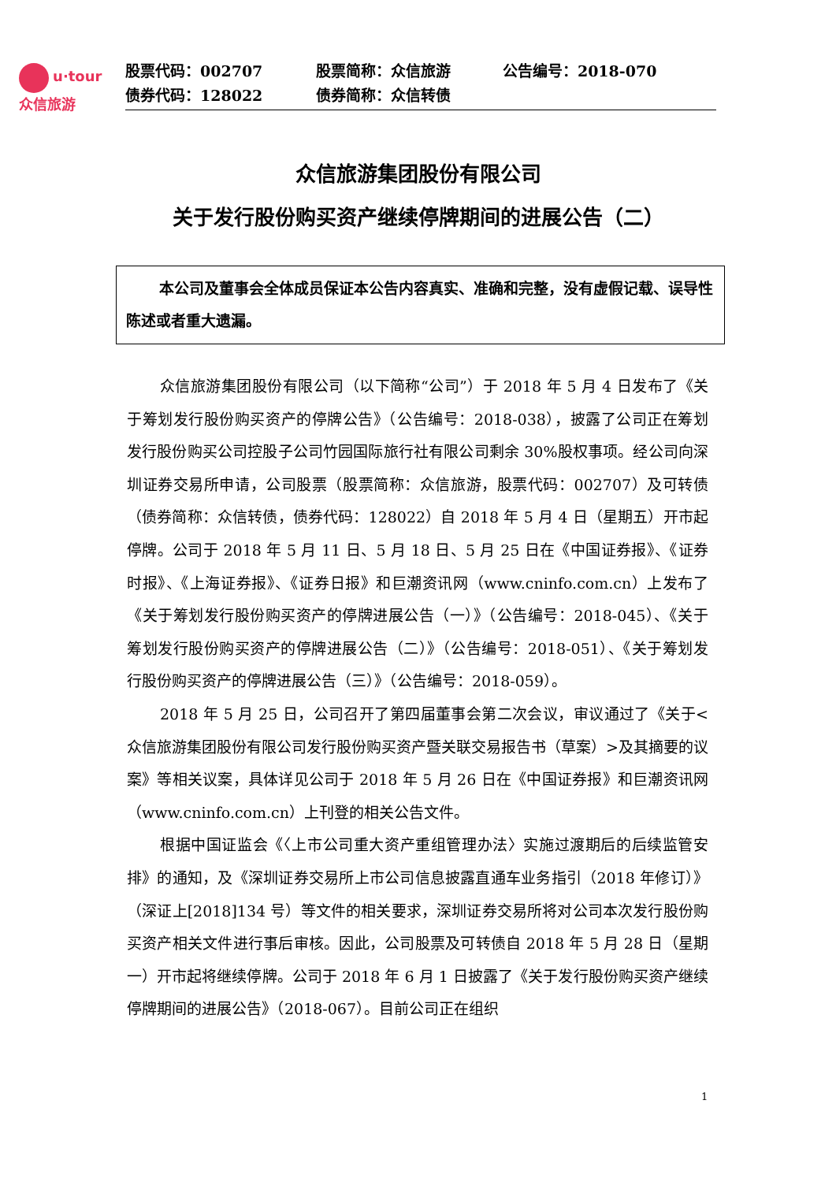u·tour
众信旅游
| 股票代码：002707 | 股票简称：众信旅游 | 公告编号：2018-070 |
| 债券代码：128022 | 债券简称：众信转债 | |
众信旅游集团股份有限公司
关于发行股份购买资产继续停牌期间的进展公告（二）
本公司及董事会全体成员保证本公告内容真实、准确和完整，没有虚假记载、误导性陈述或者重大遗漏。
众信旅游集团股份有限公司（以下简称“公司”）于 2018 年 5 月 4 日发布了《关于筹划发行股份购买资产的停牌公告》（公告编号：2018-038），披露了公司正在筹划发行股份购买公司控股子公司竹园国际旅行社有限公司剩余 30%股权事项。经公司向深圳证券交易所申请，公司股票（股票简称：众信旅游，股票代码：002707）及可转债（债券简称：众信转债，债券代码：128022）自 2018 年 5 月 4 日（星期五）开市起停牌。公司于 2018 年 5 月 11 日、5 月 18 日、5 月 25 日在《中国证券报》、《证券时报》、《上海证券报》、《证券日报》和巨潮资讯网（www.cninfo.com.cn）上发布了《关于筹划发行股份购买资产的停牌进展公告（一）》（公告编号：2018-045）、《关于筹划发行股份购买资产的停牌进展公告（二）》（公告编号：2018-051）、《关于筹划发行股份购买资产的停牌进展公告（三）》（公告编号：2018-059）。
2018 年 5 月 25 日，公司召开了第四届董事会第二次会议，审议通过了《关于<众信旅游集团股份有限公司发行股份购买资产暨关联交易报告书（草案）>及其摘要的议案》等相关议案，具体详见公司于 2018 年 5 月 26 日在《中国证券报》和巨潮资讯网（www.cninfo.com.cn）上刊登的相关公告文件。
根据中国证监会《〈上市公司重大资产重组管理办法〉实施过渡期后的后续监管安排》的通知，及《深圳证券交易所上市公司信息披露直通车业务指引（2018 年修订）》（深证上[2018]134 号）等文件的相关要求，深圳证券交易所将对公司本次发行股份购买资产相关文件进行事后审核。因此，公司股票及可转债自 2018 年 5 月 28 日（星期一）开市起将继续停牌。公司于 2018 年 6 月 1 日披露了《关于发行股份购买资产继续停牌期间的进展公告》（2018-067）。目前公司正在组织
1